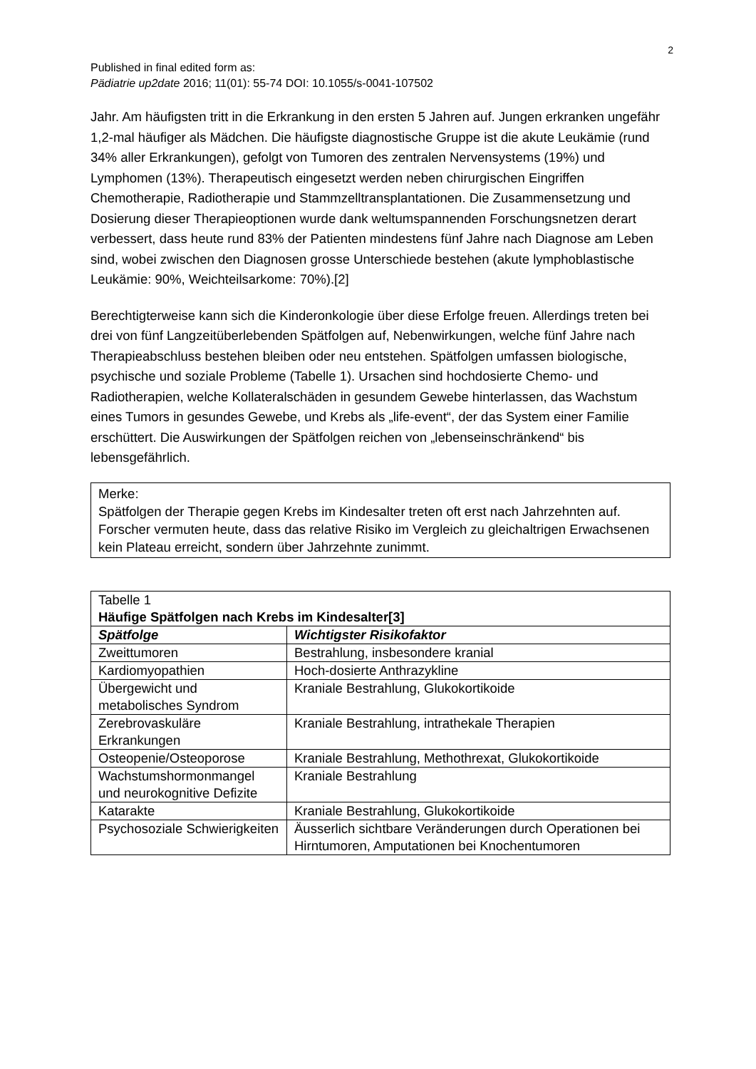2
Published in final edited form as:
Pädiatrie up2date 2016; 11(01): 55-74 DOI: 10.1055/s-0041-107502
Jahr. Am häufigsten tritt in die Erkrankung in den ersten 5 Jahren auf. Jungen erkranken ungefähr 1,2-mal häufiger als Mädchen. Die häufigste diagnostische Gruppe ist die akute Leukämie (rund 34% aller Erkrankungen), gefolgt von Tumoren des zentralen Nervensystems (19%) und Lymphomen (13%). Therapeutisch eingesetzt werden neben chirurgischen Eingriffen Chemotherapie, Radiotherapie und Stammzelltransplantationen. Die Zusammensetzung und Dosierung dieser Therapieoptionen wurde dank weltumspannenden Forschungsnetzen derart verbessert, dass heute rund 83% der Patienten mindestens fünf Jahre nach Diagnose am Leben sind, wobei zwischen den Diagnosen grosse Unterschiede bestehen (akute lymphoblastische Leukämie: 90%, Weichteilsarkome: 70%).[2]
Berechtigterweise kann sich die Kinderonkologie über diese Erfolge freuen. Allerdings treten bei drei von fünf Langzeitüberlebenden Spätfolgen auf, Nebenwirkungen, welche fünf Jahre nach Therapieabschluss bestehen bleiben oder neu entstehen. Spätfolgen umfassen biologische, psychische und soziale Probleme (Tabelle 1). Ursachen sind hochdosierte Chemo- und Radiotherapien, welche Kollateralschäden in gesundem Gewebe hinterlassen, das Wachstum eines Tumors in gesundes Gewebe, und Krebs als „life-event“, der das System einer Familie erschüttert. Die Auswirkungen der Spätfolgen reichen von „lebenseinschränkend“ bis lebensgefährlich.
Merke:
Spätfolgen der Therapie gegen Krebs im Kindesalter treten oft erst nach Jahrzehnten auf. Forscher vermuten heute, dass das relative Risiko im Vergleich zu gleichaltrigen Erwachsenen kein Plateau erreicht, sondern über Jahrzehnte zunimmt.
| Tabelle 1 Häufige Spätfolgen nach Krebs im Kindesalter[3] | |
| Spätfolge | Wichtigster Risikofaktor |
| Zweittumoren | Bestrahlung, insbesondere kranial |
| Kardiomyopathien | Hoch-dosierte Anthrazykline |
| Übergewicht und metabolisches Syndrom | Kraniale Bestrahlung, Glukokortikoide |
| Zerebrovaskuläre Erkrankungen | Kraniale Bestrahlung, intrathekale Therapien |
| Osteopenie/Osteoporose | Kraniale Bestrahlung, Methothrexat, Glukokortikoide |
| Wachstumshormonmangel und neurokognitive Defizite | Kraniale Bestrahlung |
| Katarakte | Kraniale Bestrahlung, Glukokortikoide |
| Psychosoziale Schwierigkeiten | Äusserlich sichtbare Veränderungen durch Operationen bei Hirntumoren, Amputationen bei Knochentumoren |